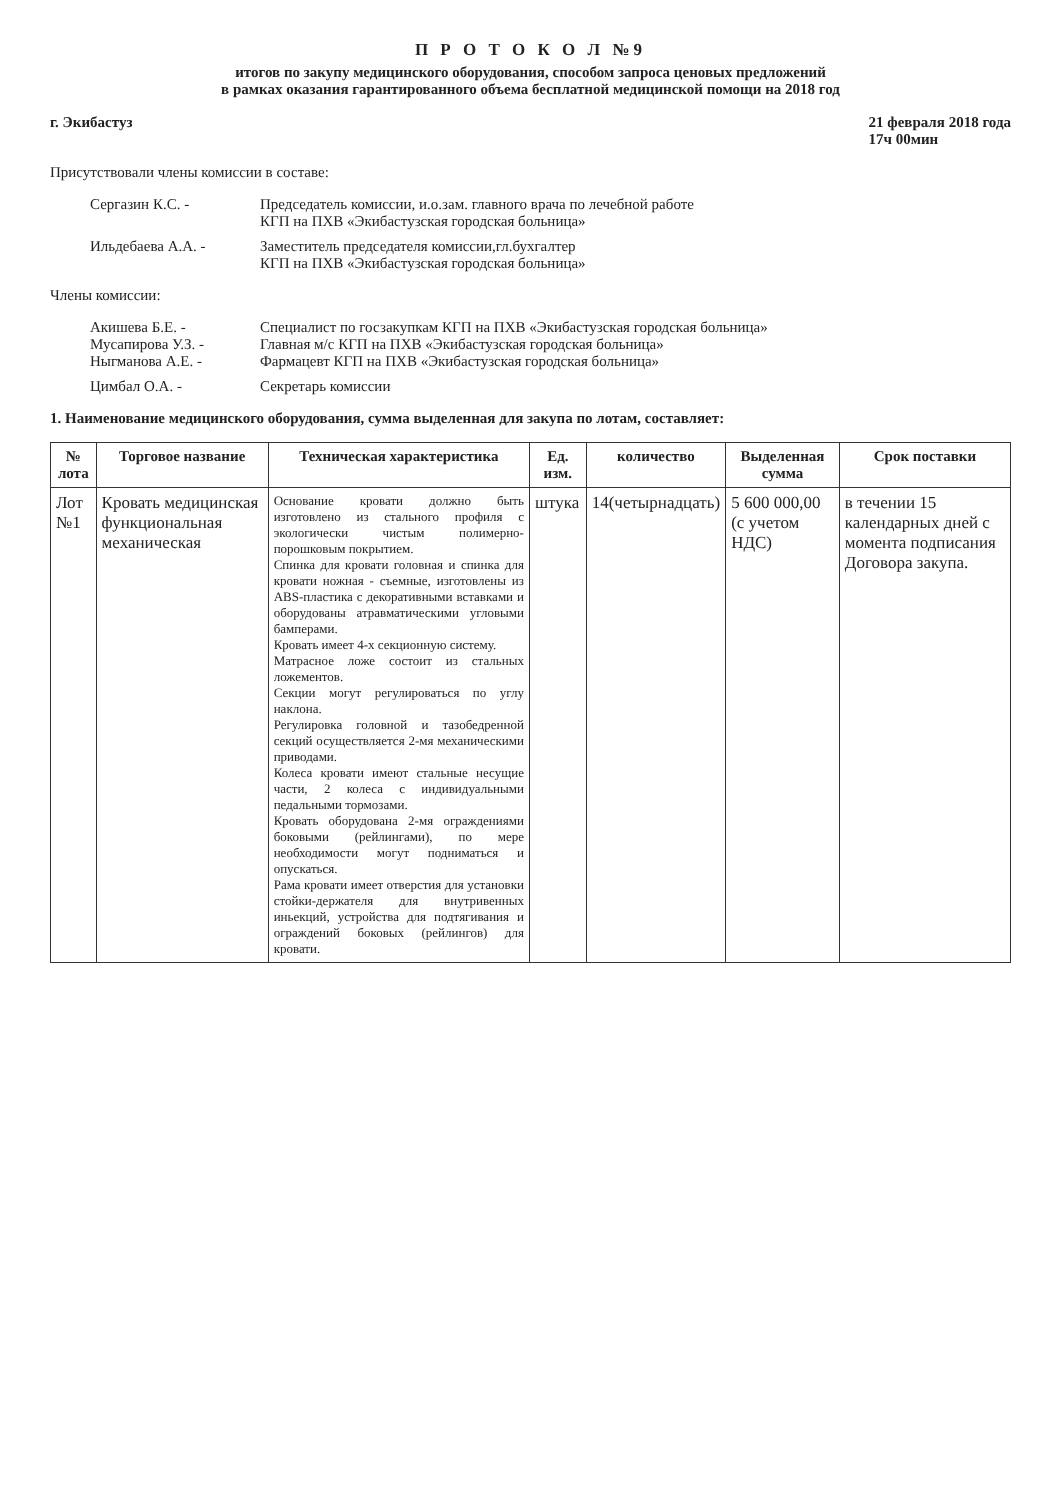П Р О Т О К О Л №9
итогов по закупу медицинского оборудования, способом запроса ценовых предложений
в рамках оказания гарантированного объема бесплатной медицинской помощи на 2018 год
г. Экибастуз 21 февраля 2018 года
17ч 00мин
Присутствовали члены комиссии в составе:
Сергазин К.С. - Председатель комиссии, и.о.зам. главного врача по лечебной работе
КГП на ПХВ «Экибастузская городская больница»
Ильдебаева А.А. - Заместитель председателя комиссии,гл.бухгалтер
КГП на ПХВ «Экибастузская городская больница»
Члены комиссии:
Акишева Б.Е. -
Мусапирова У.З. -
Ныгманова А.Е. - Специалист по госзакупкам КГП на ПХВ «Экибастузская городская больница»
Главная м/с КГП на ПХВ «Экибастузская городская больница»
Фармацевт КГП на ПХВ «Экибастузская городская больница»
Цимбал О.А. - Секретарь комиссии
1. Наименование медицинского оборудования, сумма выделенная для закупа по лотам, составляет:
| № лота | Торговое название | Техническая характеристика | Ед. изм. | количество | Выделенная сумма | Срок поставки |
| --- | --- | --- | --- | --- | --- | --- |
| Лот №1 | Кровать медицинская функциональная механическая | Основание кровати должно быть изготовлено из стального профиля с экологически чистым полимерно-порошковым покрытием. Спинка для кровати головная и спинка для кровати ножная - съемные, изготовлены из ABS-пластика с декоративными вставками и оборудованы атравматическими угловыми бамперами. Кровать имеет 4-х секционную систему. Матрасное ложе состоит из стальных ложементов. Секции могут регулироваться по углу наклона. Регулировка головной и тазобедренной секций осуществляется 2-мя механическими приводами. Колеса кровати имеют стальные несущие части, 2 колеса с индивидуальными педальными тормозами. Кровать оборудована 2-мя ограждениями боковыми (рейлингами), по мере необходимости могут подниматься и опускаться. Рама кровати имеет отверстия для установки стойки-держателя для внутривенных иньекций, устройства для подтягивания и ограждений боковых (рейлингов) для кровати. | штука | 14(четырнадцать) | 5 600 000,00 (с учетом НДС) | в течении 15 календарных дней с момента подписания Договора закупа. |